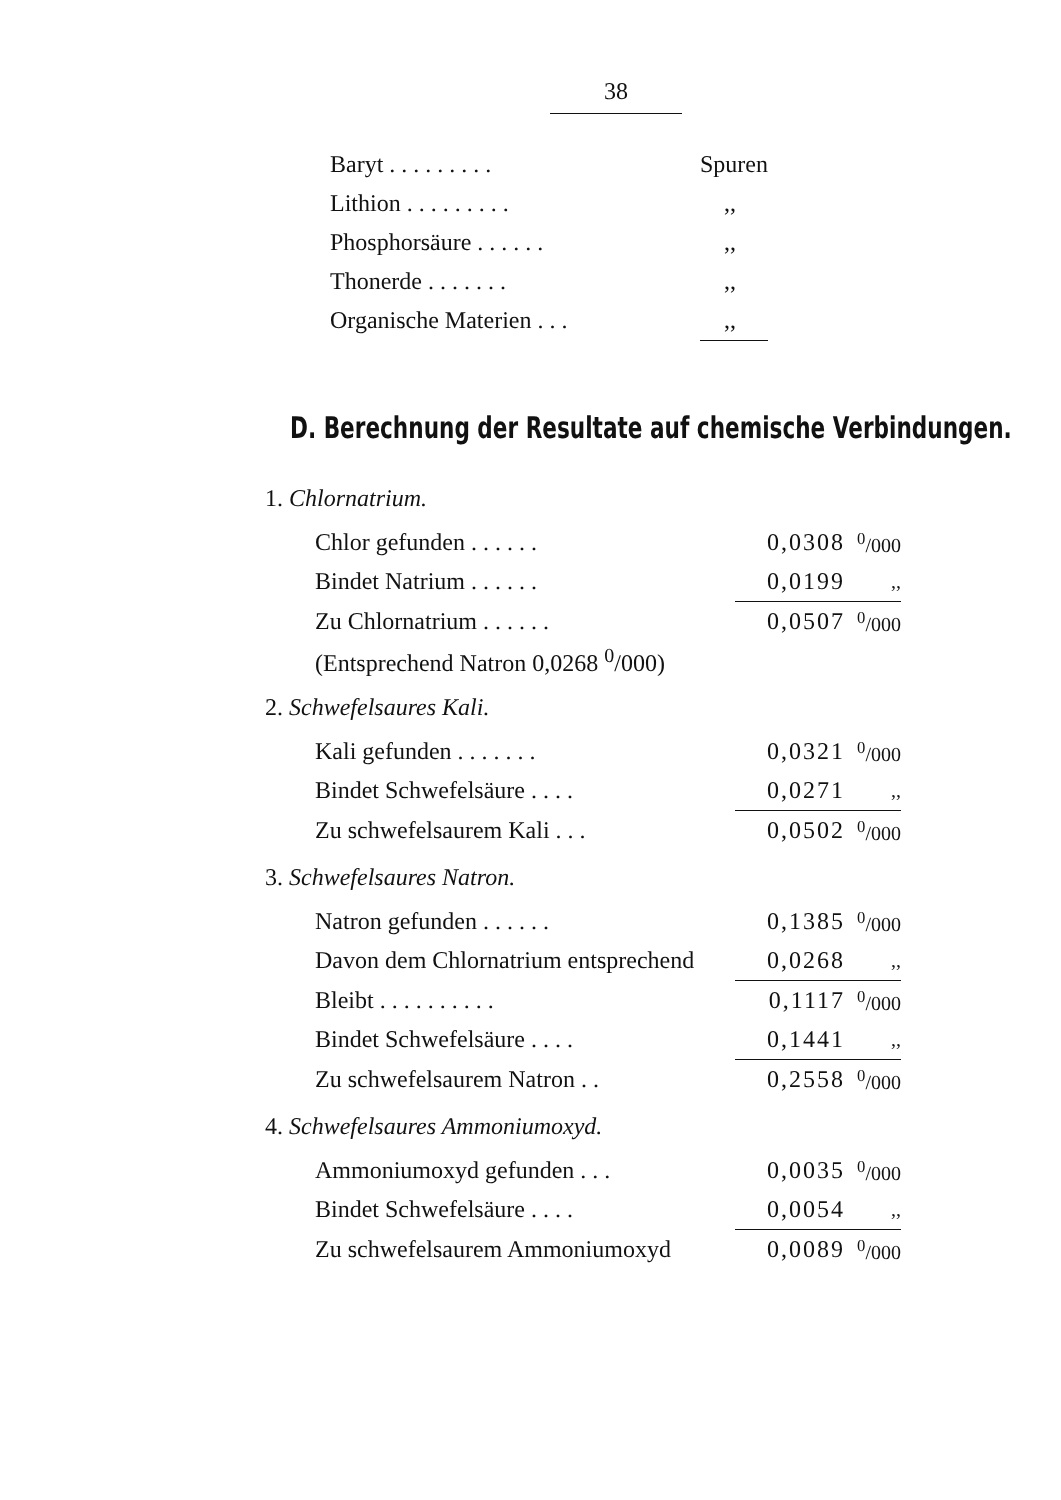38
| Baryt . . . . . . . . . | Spuren |
| Lithion . . . . . . . . . | ,, |
| Phosphorsäure . . . . . . | ,, |
| Thonerde . . . . . . . | ,, |
| Organische Materien . . . | ,, |
D. Berechnung der Resultate auf chemische Verbindungen.
1. Chlornatrium.
| Chlor gefunden . . . . . . | 0,0308 | <sup>0</sup>/000 |
| Bindet Natrium . . . . . . | 0,0199 | ,, |
| Zu Chlornatrium . . . . . . | 0,0507 | <sup>0</sup>/000 |
| (Entsprechend Natron 0,0268 <sup>0</sup>/000) | | |
2. Schwefelsaures Kali.
| Kali gefunden . . . . . . . | 0,0321 | <sup>0</sup>/000 |
| Bindet Schwefelsäure . . . . | 0,0271 | ,, |
| Zu schwefelsaurem Kali . . . | 0,0502 | <sup>0</sup>/000 |
3. Schwefelsaures Natron.
| Natron gefunden . . . . . . | 0,1385 | <sup>0</sup>/000 |
| Davon dem Chlornatrium entsprechend | 0,0268 | ,, |
| Bleibt . . . . . . . . . . | 0,1117 | <sup>0</sup>/000 |
| Bindet Schwefelsäure . . . . | 0,1441 | ,, |
| Zu schwefelsaurem Natron . . | 0,2558 | <sup>0</sup>/000 |
4. Schwefelsaures Ammoniumoxyd.
| Ammoniumoxyd gefunden . . . | 0,0035 | <sup>0</sup>/000 |
| Bindet Schwefelsäure . . . . | 0,0054 | ,, |
| Zu schwefelsaurem Ammoniumoxyd | 0,0089 | <sup>0</sup>/000 |